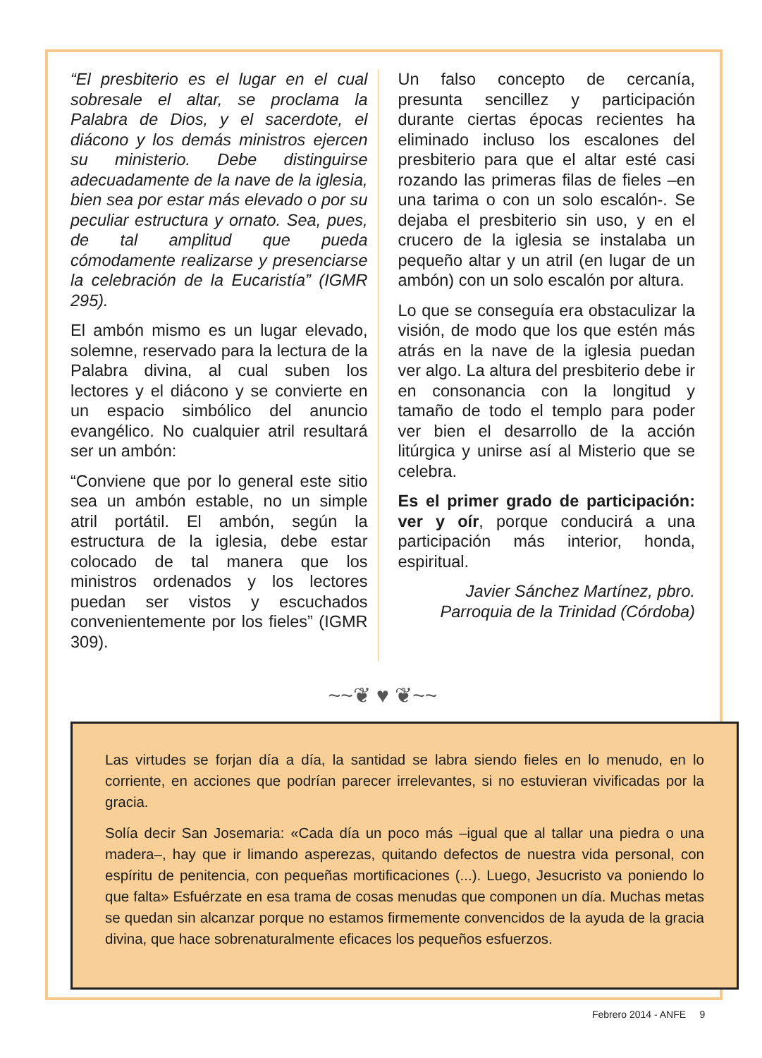“El presbiterio es el lugar en el cual sobresale el altar, se proclama la Palabra de Dios, y el sacerdote, el diácono y los demás ministros ejercen su ministerio. Debe distinguirse adecuadamente de la nave de la iglesia, bien sea por estar más elevado o por su peculiar estructura y ornato. Sea, pues, de tal amplitud que pueda cómodamente realizarse y presenciarse la celebración de la Eucaristía” (IGMR 295).
El ambón mismo es un lugar elevado, solemne, reservado para la lectura de la Palabra divina, al cual suben los lectores y el diácono y se convierte en un espacio simbólico del anuncio evangélico. No cualquier atril resultará ser un ambón:
“Conviene que por lo general este sitio sea un ambón estable, no un simple atril portátil. El ambón, según la estructura de la iglesia, debe estar colocado de tal manera que los ministros ordenados y los lectores puedan ser vistos y escuchados convenientemente por los fieles” (IGMR 309).
Un falso concepto de cercanía, presunta sencillez y participación durante ciertas épocas recientes ha eliminado incluso los escalones del presbiterio para que el altar esté casi rozando las primeras filas de fieles –en una tarima o con un solo escalón-. Se dejaba el presbiterio sin uso, y en el crucero de la iglesia se instalaba un pequeño altar y un atril (en lugar de un ambón) con un solo escalón por altura.
Lo que se conseguía era obstaculizar la visión, de modo que los que estén más atrás en la nave de la iglesia puedan ver algo. La altura del presbiterio debe ir en consonancia con la longitud y tamaño de todo el templo para poder ver bien el desarrollo de la acción litúrgica y unirse así al Misterio que se celebra.
Es el primer grado de participación: ver y oír, porque conducirá a una participación más interior, honda, espiritual.
Javier Sánchez Martínez, pbro.
Parroquia de la Trinidad (Córdoba)
~~❦ ♥ ❦~~
Las virtudes se forjan día a día, la santidad se labra siendo fieles en lo menudo, en lo corriente, en acciones que podrían parecer irrelevantes, si no estuvieran vivificadas por la gracia.
Solía decir San Josemaria: «Cada día un poco más –igual que al tallar una piedra o una madera–, hay que ir limando asperezas, quitando defectos de nuestra vida personal, con espíritu de penitencia, con pequeñas mortificaciones (...). Luego, Jesucristo va poniendo lo que falta» Esfuérzate en esa trama de cosas menudas que componen un día. Muchas metas se quedan sin alcanzar porque no estamos firmemente convencidos de la ayuda de la gracia divina, que hace sobrenaturalmente eficaces los pequeños esfuerzos.
Febrero 2014 - ANFE 9